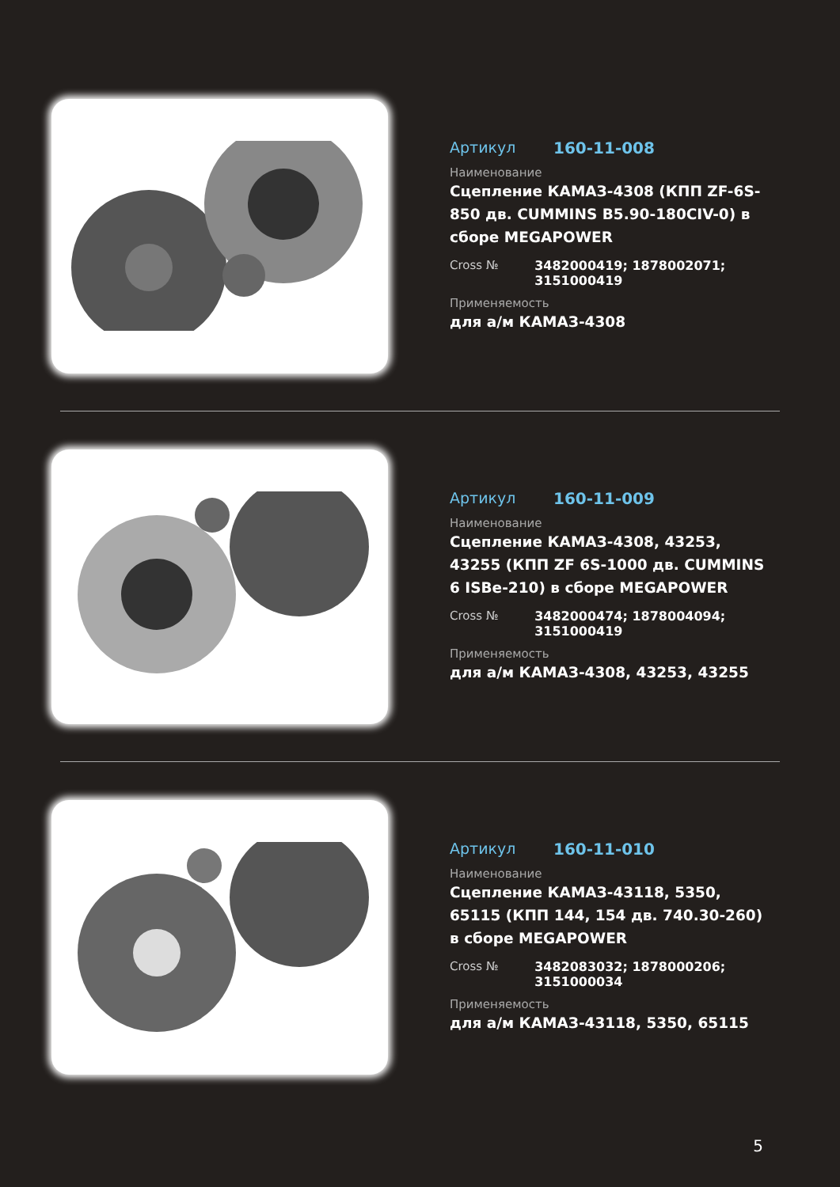Артикул 160-11-008
Наименование
Сцепление КАМАЗ-4308 (КПП ZF-6S-850 дв. CUMMINS B5.90-180CIV-0) в сборе MEGAPOWER
Cross № 3482000419; 1878002071; 3151000419
Применяемость
для а/м КАМАЗ-4308
Артикул 160-11-009
Наименование
Сцепление КАМАЗ-4308, 43253, 43255 (КПП ZF 6S-1000 дв. CUMMINS 6 ISBe-210) в сборе MEGAPOWER
Cross № 3482000474; 1878004094; 3151000419
Применяемость
для а/м КАМАЗ-4308, 43253, 43255
Артикул 160-11-010
Наименование
Сцепление КАМАЗ-43118, 5350, 65115 (КПП 144, 154 дв. 740.30-260) в сборе MEGAPOWER
Cross № 3482083032; 1878000206; 3151000034
Применяемость
для а/м КАМАЗ-43118, 5350, 65115
5